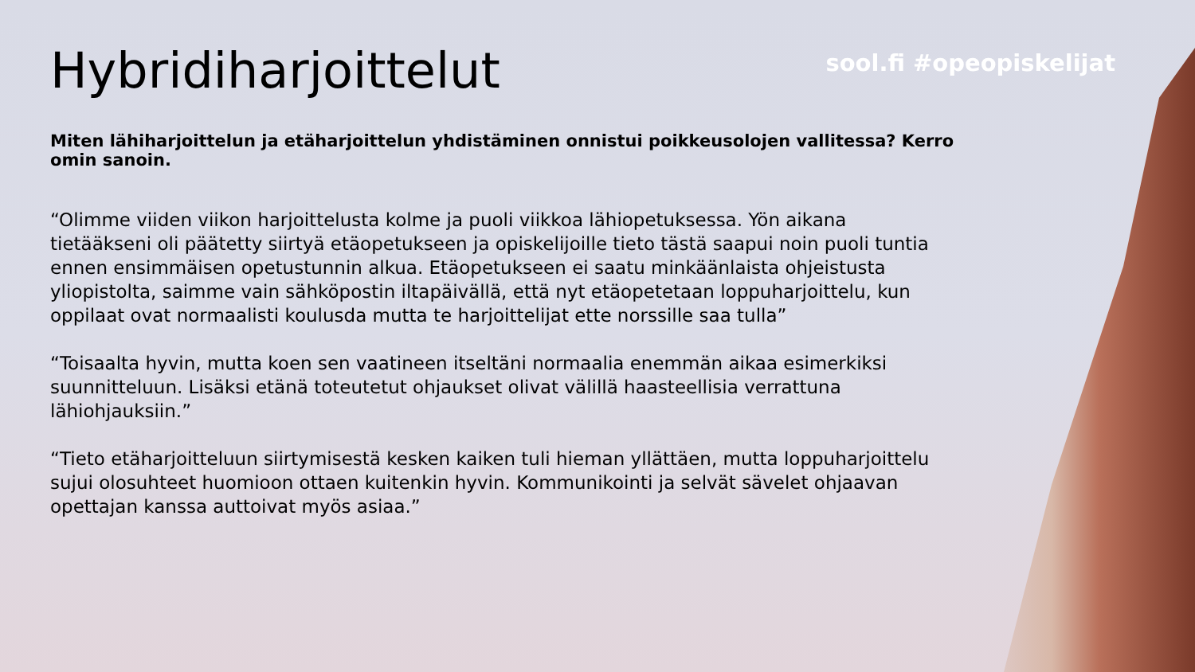sool.fi #opeopiskelijat
Hybridiharjoittelut
Miten lähiharjoittelun ja etäharjoittelun yhdistäminen onnistui poikkeusolojen vallitessa? Kerro omin sanoin.
“Olimme viiden viikon harjoittelusta kolme ja puoli viikkoa lähiopetuksessa. Yön aikana tietääkseni oli päätetty siirtyä etäopetukseen ja opiskelijoille tieto tästä saapui noin puoli tuntia ennen ensimmäisen opetustunnin alkua. Etäopetukseen ei saatu minkäänlaista ohjeistusta yliopistolta, saimme vain sähköpostin iltapäivällä, että nyt etäopetetaan loppuharjoittelu, kun oppilaat ovat normaalisti koulusda mutta te harjoittelijat ette norssille saa tulla”
“Toisaalta hyvin, mutta koen sen vaatineen itseltäni normaalia enemmän aikaa esimerkiksi suunnitteluun. Lisäksi etänä toteutetut ohjaukset olivat välillä haasteellisia verrattuna lähiohjauksiin.”
“Tieto etäharjoitteluun siirtymisestä kesken kaiken tuli hieman yllättäen, mutta loppuharjoittelu sujui olosuhteet huomioon ottaen kuitenkin hyvin. Kommunikointi ja selvät sävelet ohjaavan opettajan kanssa auttoivat myös asiaa.”